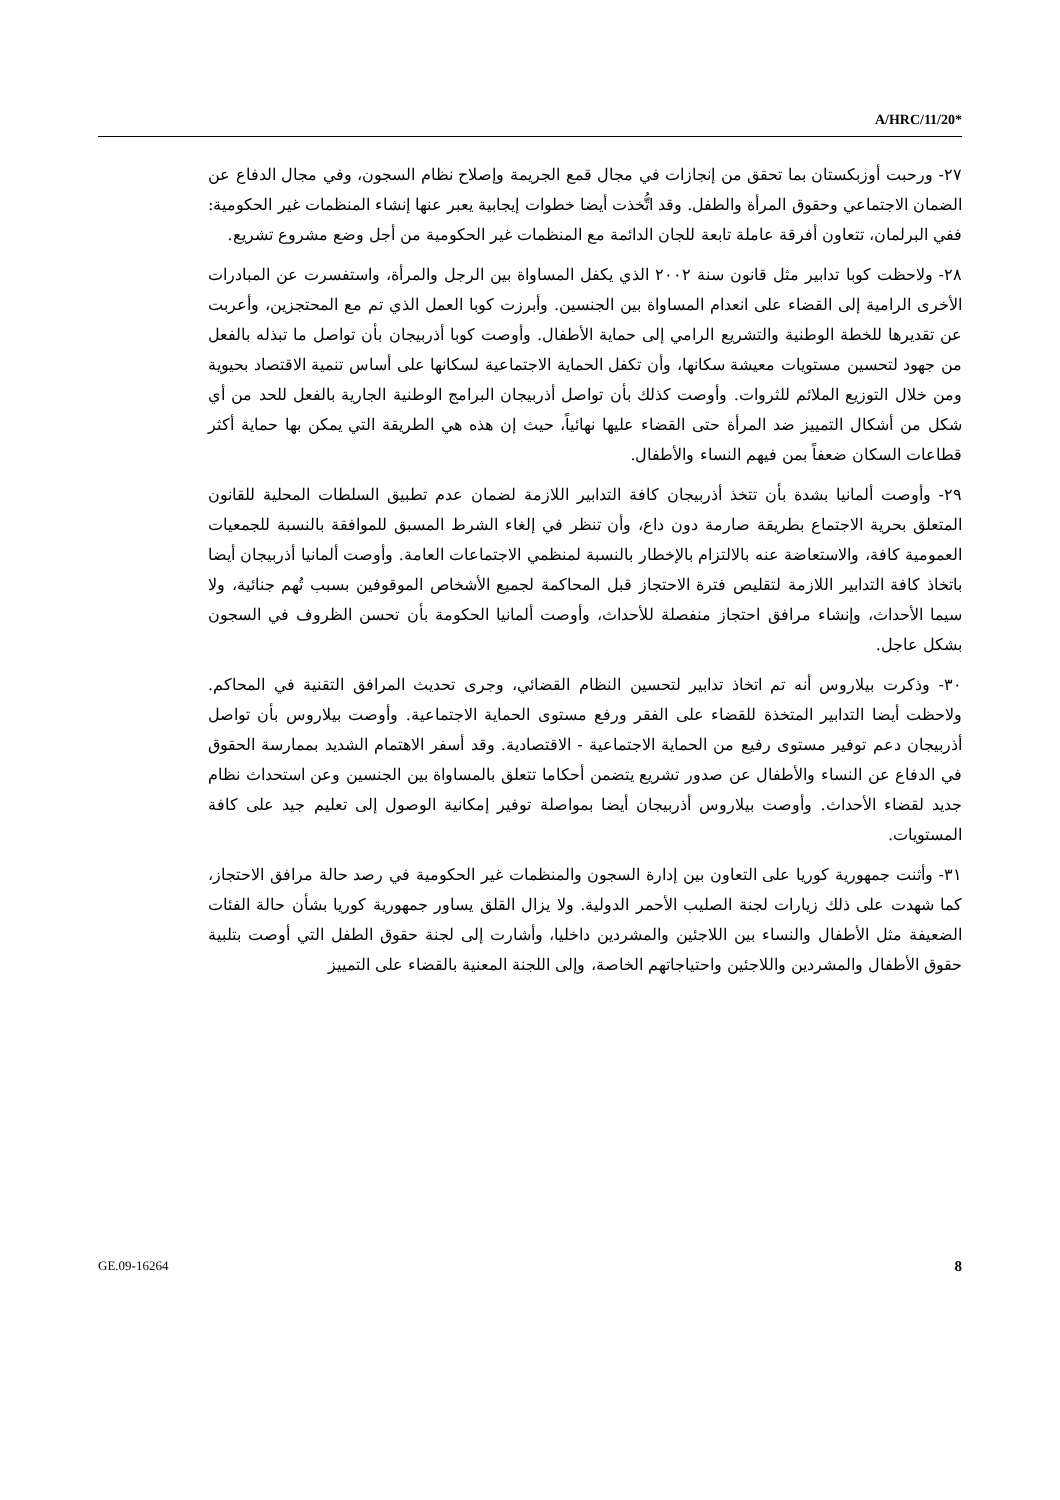A/HRC/11/20*
٢٧- ورحبت أوزبكستان بما تحقق من إنجازات في مجال قمع الجريمة وإصلاح نظام السجون، وفي مجال الدفاع عن الضمان الاجتماعي وحقوق المرأة والطفل. وقد اتُّخذت أيضا خطوات إيجابية يعبر عنها إنشاء المنظمات غير الحكومية: ففي البرلمان، تتعاون أفرقة عاملة تابعة للجان الدائمة مع المنظمات غير الحكومية من أجل وضع مشروع تشريع.
٢٨- ولاحظت كوبا تدابير مثل قانون سنة ٢٠٠٢ الذي يكفل المساواة بين الرجل والمرأة، واستفسرت عن المبادرات الأخرى الرامية إلى القضاء على انعدام المساواة بين الجنسين. وأبرزت كوبا العمل الذي تم مع المحتجزين، وأعربت عن تقديرها للخطة الوطنية والتشريع الرامي إلى حماية الأطفال. وأوصت كوبا أذربيجان بأن تواصل ما تبذله بالفعل من جهود لتحسين مستويات معيشة سكانها، وأن تكفل الحماية الاجتماعية لسكانها على أساس تنمية الاقتصاد بحيوية ومن خلال التوزيع الملائم للثروات. وأوصت كذلك بأن تواصل أذربيجان البرامج الوطنية الجارية بالفعل للحد من أي شكل من أشكال التمييز ضد المرأة حتى القضاء عليها نهائياً، حيث إن هذه هي الطريقة التي يمكن بها حماية أكثر قطاعات السكان ضعفاً بمن فيهم النساء والأطفال.
٢٩- وأوصت ألمانيا بشدة بأن تتخذ أذربيجان كافة التدابير اللازمة لضمان عدم تطبيق السلطات المحلية للقانون المتعلق بحرية الاجتماع بطريقة صارمة دون داع، وأن تنظر في إلغاء الشرط المسبق للموافقة بالنسبة للجمعيات العمومية كافة، والاستعاضة عنه بالالتزام بالإخطار بالنسبة لمنظمي الاجتماعات العامة. وأوصت ألمانيا أذربيجان أيضا باتخاذ كافة التدابير اللازمة لتقليص فترة الاحتجاز قبل المحاكمة لجميع الأشخاص الموقوفين بسبب تُهم جنائية، ولا سيما الأحداث، وإنشاء مرافق احتجاز منفصلة للأحداث، وأوصت ألمانيا الحكومة بأن تحسن الظروف في السجون بشكل عاجل.
٣٠- وذكرت بيلاروس أنه تم اتخاذ تدابير لتحسين النظام القضائي، وجرى تحديث المرافق التقنية في المحاكم. ولاحظت أيضا التدابير المتخذة للقضاء على الفقر ورفع مستوى الحماية الاجتماعية. وأوصت بيلاروس بأن تواصل أذربيجان دعم توفير مستوى رفيع من الحماية الاجتماعية - الاقتصادية. وقد أسفر الاهتمام الشديد بممارسة الحقوق في الدفاع عن النساء والأطفال عن صدور تشريع يتضمن أحكاما تتعلق بالمساواة بين الجنسين وعن استحداث نظام جديد لقضاء الأحداث. وأوصت بيلاروس أذربيجان أيضا بمواصلة توفير إمكانية الوصول إلى تعليم جيد على كافة المستويات.
٣١- وأثنت جمهورية كوريا على التعاون بين إدارة السجون والمنظمات غير الحكومية في رصد حالة مرافق الاحتجاز، كما شهدت على ذلك زيارات لجنة الصليب الأحمر الدولية. ولا يزال القلق يساور جمهورية كوريا بشأن حالة الفئات الضعيفة مثل الأطفال والنساء بين اللاجئين والمشردين داخليا، وأشارت إلى لجنة حقوق الطفل التي أوصت بتلبية حقوق الأطفال والمشردين واللاجئين واحتياجاتهم الخاصة، وإلى اللجنة المعنية بالقضاء على التمييز
GE.09-16264 8